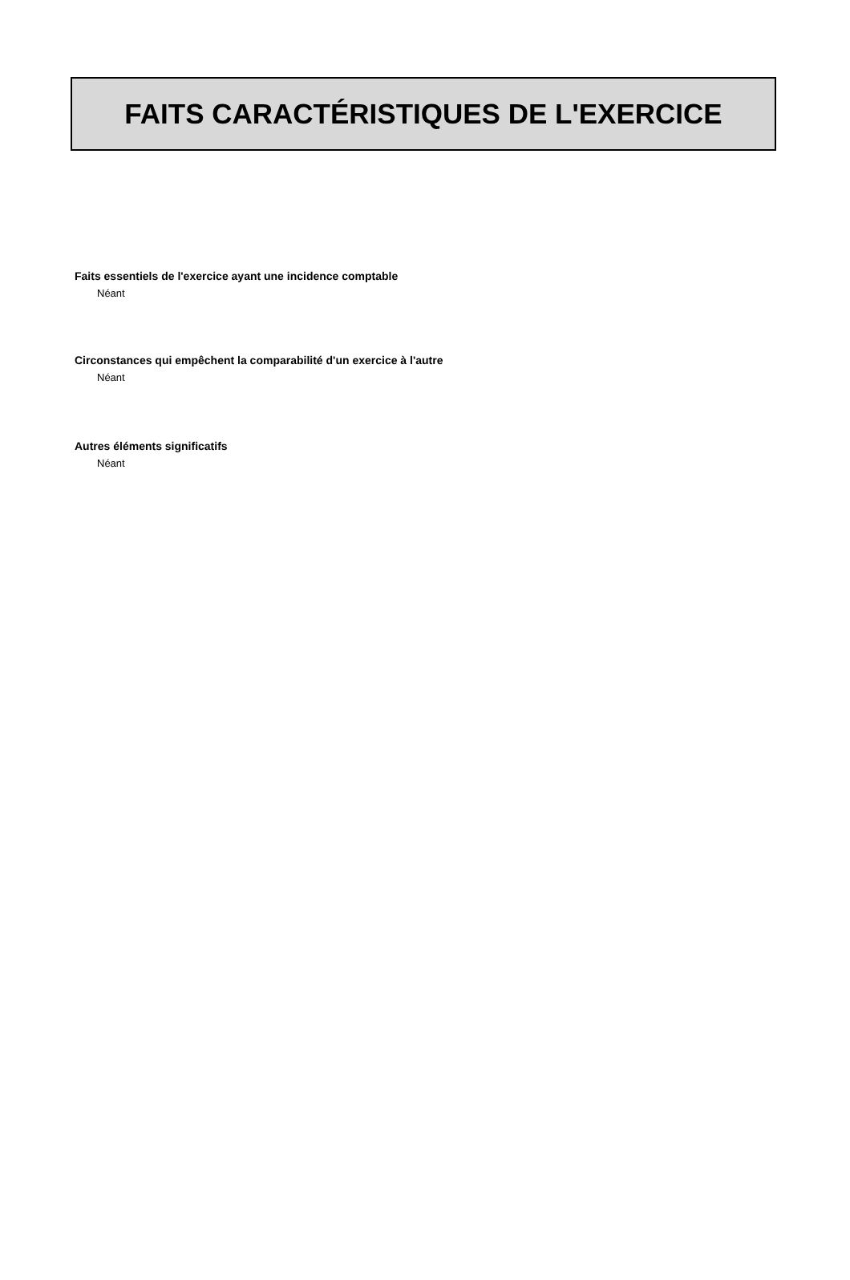FAITS CARACTÉRISTIQUES DE L'EXERCICE
Faits essentiels de l'exercice ayant une incidence comptable
Néant
Circonstances qui empêchent la comparabilité d'un exercice à l'autre
Néant
Autres éléments significatifs
Néant